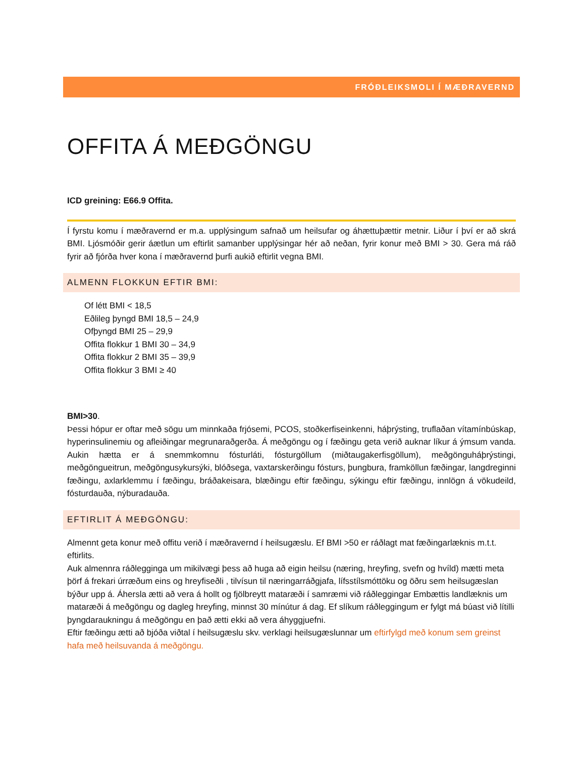FRÓÐLEIKSMOLI Í MÆÐRAVERND
OFFITA Á MEÐGÖNGU
ICD greining: E66.9 Offita.
Í fyrstu komu í mæðravernd er m.a. upplýsingum safnað um heilsufar og áhættuþættir metnir. Liður í því er að skrá BMI. Ljósmóðir gerir áætlun um eftirlit samanber upplýsingar hér að neðan, fyrir konur með BMI > 30. Gera má ráð fyrir að fjórða hver kona í mæðravernd þurfi aukið eftirlit vegna BMI.
ALMENN FLOKKUN EFTIR BMI:
Of létt BMI < 18,5
Eðlileg þyngd BMI 18,5 – 24,9
Ofþyngd BMI 25 – 29,9
Offita flokkur 1 BMI 30 – 34,9
Offita flokkur 2 BMI 35 – 39,9
Offita flokkur 3 BMI ≥ 40
BMI>30.
Þessi hópur er oftar með sögu um minnkaða frjósemi, PCOS, stoðkerfiseinkenni, háþrýsting, truflaðan vítamínbúskap, hyperinsulinemiu og afleiðingar megrunaraðgerða. Á meðgöngu og í fæðingu geta verið auknar líkur á ýmsum vanda. Aukin hætta er á snemmkomnu fósturláti, fósturgöllum (miðtaugakerfisgöllum), meðgönguháþrýstingi, meðgöngueitrun, meðgöngusykursýki, blóðsega, vaxtarskerðingu fósturs, þungbura, framköllun fæðingar, langdreginni fæðingu, axlarklemmu í fæðingu, bráðakeisara, blæðingu eftir fæðingu, sýkingu eftir fæðingu, innlögn á vökudeild, fósturdauða, nýburadauða.
EFTIRLIT Á MEÐGÖNGU:
Almennt geta konur með offitu verið í mæðravernd í heilsugæslu. Ef BMI >50 er ráðlagt mat fæðingarlæknis m.t.t. eftirlits.
Auk almennra ráðlegginga um mikilvægi þess að huga að eigin heilsu (næring, hreyfing, svefn og hvíld) mætti meta þörf á frekari úrræðum eins og hreyfiseðli , tilvísun til næringarráðgjafa, lífsstílsmóttöku og öðru sem heilsugæslan býður upp á. Áhersla ætti að vera á hollt og fjölbreytt mataræði í samræmi við ráðleggingar Embættis landlæknis um mataræði á meðgöngu og dagleg hreyfing, minnst 30 mínútur á dag. Ef slíkum ráðleggingum er fylgt má búast við lítilli þyngdaraukningu á meðgöngu en það ætti ekki að vera áhyggjuefni.
Eftir fæðingu ætti að bjóða viðtal í heilsugæslu skv. verklagi heilsugæslunnar um eftirfylgd með konum sem greinst hafa með heilsuvanda á meðgöngu.